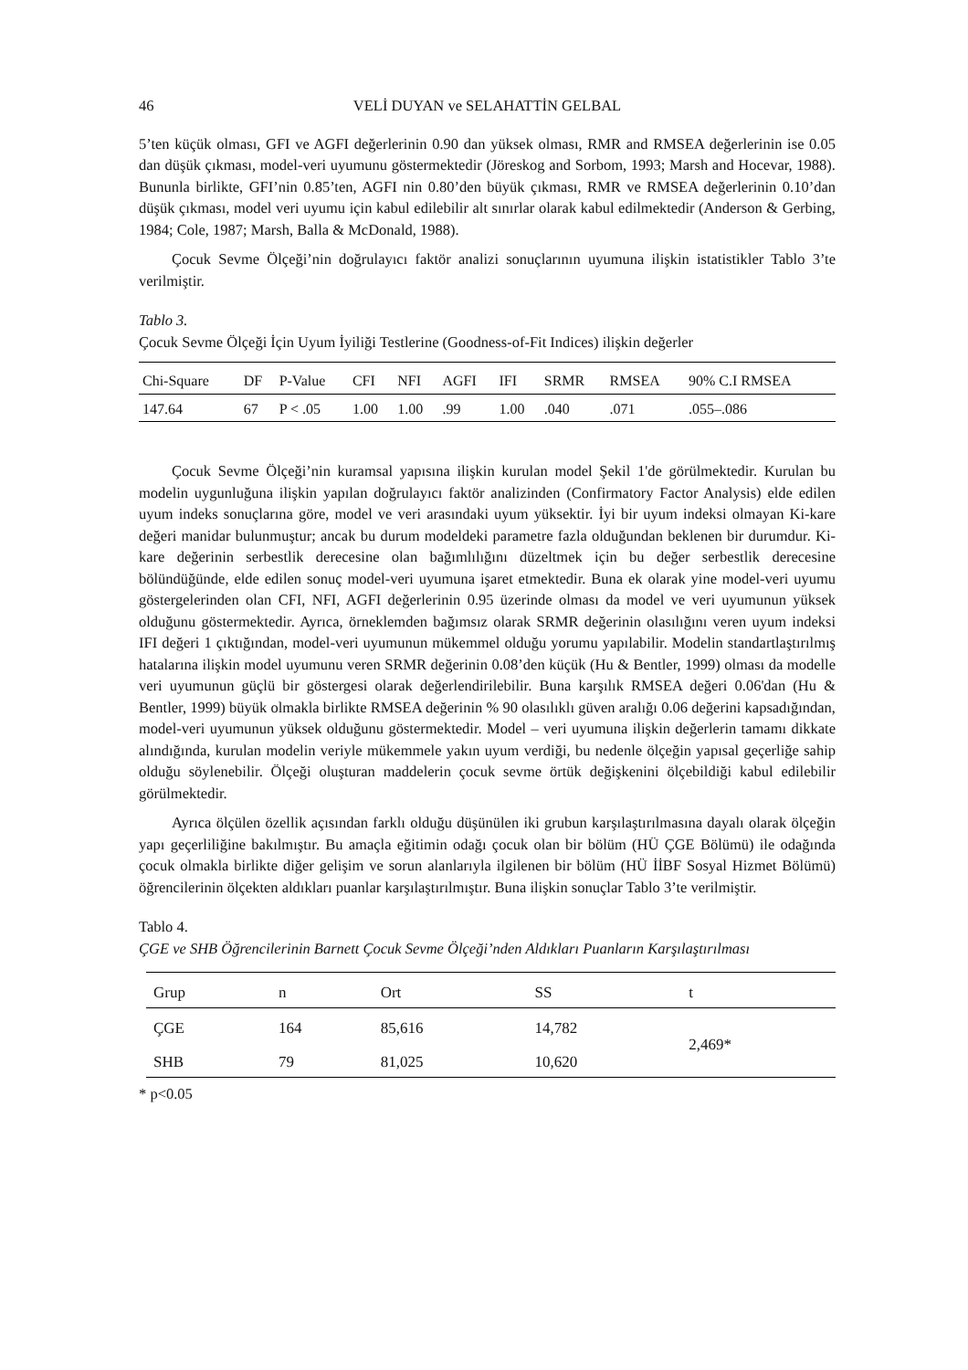46 VELİ DUYAN ve SELAHATTİN GELBAL
5’ten küçük olması, GFI ve AGFI değerlerinin 0.90 dan yüksek olması, RMR and RMSEA değerlerinin ise 0.05 dan düşük çıkması, model-veri uyumunu göstermektedir (Jöreskog and Sorbom, 1993; Marsh and Hocevar, 1988). Bununla birlikte, GFI’nin 0.85’ten, AGFI nin 0.80’den büyük çıkması, RMR ve RMSEA değerlerinin 0.10’dan düşük çıkması, model veri uyumu için kabul edilebilir alt sınırlar olarak kabul edilmektedir (Anderson & Gerbing, 1984; Cole, 1987; Marsh, Balla & McDonald, 1988).
Çocuk Sevme Ölçeği’nin doğrulayıcı faktör analizi sonuçlarının uyumuna ilişkin istatistikler Tablo 3’te verilmiştir.
Tablo 3.
Çocuk Sevme Ölçeği İçin Uyum İyiliği Testlerine (Goodness-of-Fit Indices) ilişkin değerler
| Chi-Square | DF | P-Value | CFI | NFI | AGFI | IFI | SRMR | RMSEA | 90% C.I RMSEA |
| --- | --- | --- | --- | --- | --- | --- | --- | --- | --- |
| 147.64 | 67 | P < .05 | 1.00 | 1.00 | .99 | 1.00 | .040 | .071 | .055–.086 |
Çocuk Sevme Ölçeği’nin kuramsal yapısına ilişkin kurulan model Şekil 1'de görülmektedir. Kurulan bu modelin uygunluğuna ilişkin yapılan doğrulayıcı faktör analizinden (Confirmatory Factor Analysis) elde edilen uyum indeks sonuçlarına göre, model ve veri arasındaki uyum yüksektir. İyi bir uyum indeksi olmayan Ki-kare değeri manidar bulunmuştur; ancak bu durum modeldeki parametre fazla olduğundan beklenen bir durumdur. Ki-kare değerinin serbestlik derecesine olan bağımlılığını düzeltmek için bu değer serbestlik derecesine bölündüğünde, elde edilen sonuç model-veri uyumuna işaret etmektedir. Buna ek olarak yine model-veri uyumu göstergelerinden olan CFI, NFI, AGFI değerlerinin 0.95 üzerinde olması da model ve veri uyumunun yüksek olduğunu göstermektedir. Ayrıca, örneklemden bağımsız olarak SRMR değerinin olasılığını veren uyum indeksi IFI değeri 1 çıktığından, model-veri uyumunun mükemmel olduğu yorumu yapılabilir. Modelin standartlaştırılmış hatalarına ilişkin model uyumunu veren SRMR değerinin 0.08’den küçük (Hu & Bentler, 1999) olması da modelle veri uyumunun güçlü bir göstergesi olarak değerlendirilebilir. Buna karşılık RMSEA değeri 0.06'dan (Hu & Bentler, 1999) büyük olmakla birlikte RMSEA değerinin % 90 olasılıklı güven aralığı 0.06 değerini kapsadığından, model-veri uyumunun yüksek olduğunu göstermektedir. Model – veri uyumuna ilişkin değerlerin tamamı dikkate alındığında, kurulan modelin veriyle mükemmele yakın uyum verdiği, bu nedenle ölçeğin yapısal geçerliğe sahip olduğu söylenebilir. Ölçeği oluşturan maddelerin çocuk sevme örtük değişkenini ölçebildiği kabul edilebilir görülmektedir.
Ayrıca ölçülen özellik açısından farklı olduğu düşünülen iki grubun karşılaştırılmasına dayalı olarak ölçeğin yapı geçerliliğine bakılmıştır. Bu amaçla eğitimin odağı çocuk olan bir bölüm (HÜ ÇGE Bölümü) ile odağında çocuk olmakla birlikte diğer gelişim ve sorun alanlarıyla ilgilenen bir bölüm (HÜ İİBF Sosyal Hizmet Bölümü) öğrencilerinin ölçekten aldıkları puanlar karşılaştırılmıştır. Buna ilişkin sonuçlar Tablo 3’te verilmiştir.
Tablo 4.
ÇGE ve SHB Öğrencilerinin Barnett Çocuk Sevme Ölçeği’nden Aldıkları Puanların Karşılaştırılması
| Grup | n | Ort | SS | t |
| --- | --- | --- | --- | --- |
| ÇGE | 164 | 85,616 | 14,782 | 2,469* |
| SHB | 79 | 81,025 | 10,620 | |
* p<0.05